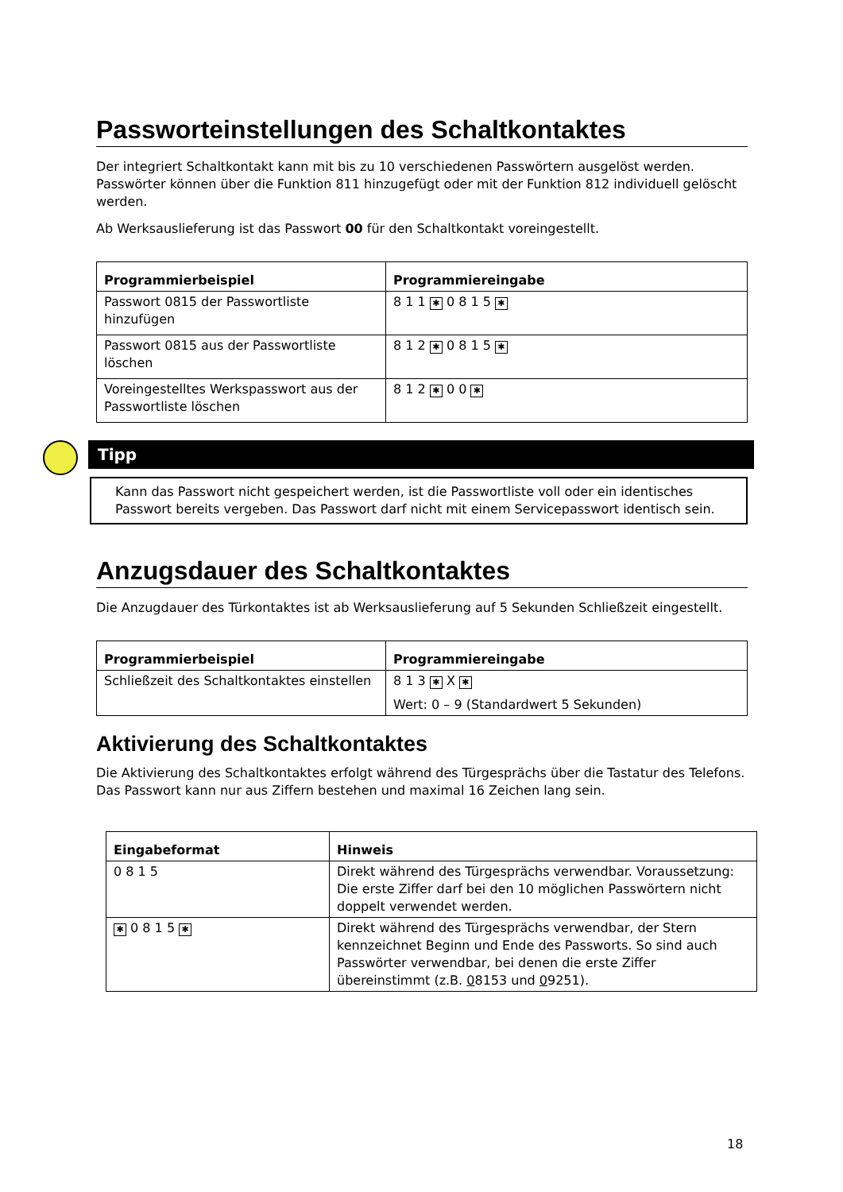Passworteinstellungen des Schaltkontaktes
Der integriert Schaltkontakt kann mit bis zu 10 verschiedenen Passwörtern ausgelöst werden. Passwörter können über die Funktion 811 hinzugefügt oder mit der Funktion 812 individuell gelöscht werden.
Ab Werksauslieferung ist das Passwort 00 für den Schaltkontakt voreingestellt.
| Programmierbeispiel | Programmiereingabe |
| --- | --- |
| Passwort 0815 der Passwortliste hinzufügen | 8 1 1 ✱ 0 8 1 5 ✱ |
| Passwort 0815 aus der Passwortliste löschen | 8 1 2 ✱ 0 8 1 5 ✱ |
| Voreingestelltes Werkspasswort aus der Passwortliste löschen | 8 1 2 ✱ 0 0 ✱ |
Tipp
Kann das Passwort nicht gespeichert werden, ist die Passwortliste voll oder ein identisches Passwort bereits vergeben. Das Passwort darf nicht mit einem Servicepasswort identisch sein.
Anzugsdauer des Schaltkontaktes
Die Anzugdauer des Türkontaktes ist ab Werksauslieferung auf 5 Sekunden Schließzeit eingestellt.
| Programmierbeispiel | Programmiereingabe |
| --- | --- |
| Schließzeit des Schaltkontaktes einstellen | 8 1 3 ✱ X ✱ Wert: 0 – 9 (Standardwert 5 Sekunden) |
Aktivierung des Schaltkontaktes
Die Aktivierung des Schaltkontaktes erfolgt während des Türgesprächs über die Tastatur des Telefons. Das Passwort kann nur aus Ziffern bestehen und maximal 16 Zeichen lang sein.
| Eingabeformat | Hinweis |
| --- | --- |
| 0 8 1 5 | Direkt während des Türgesprächs verwendbar. Voraussetzung: Die erste Ziffer darf bei den 10 möglichen Passwörtern nicht doppelt verwendet werden. |
| ✱ 0 8 1 5 ✱ | Direkt während des Türgesprächs verwendbar, der Stern kennzeichnet Beginn und Ende des Passworts. So sind auch Passwörter verwendbar, bei denen die erste Ziffer übereinstimmt (z.B. 0 8153 und 0 9251). |
18